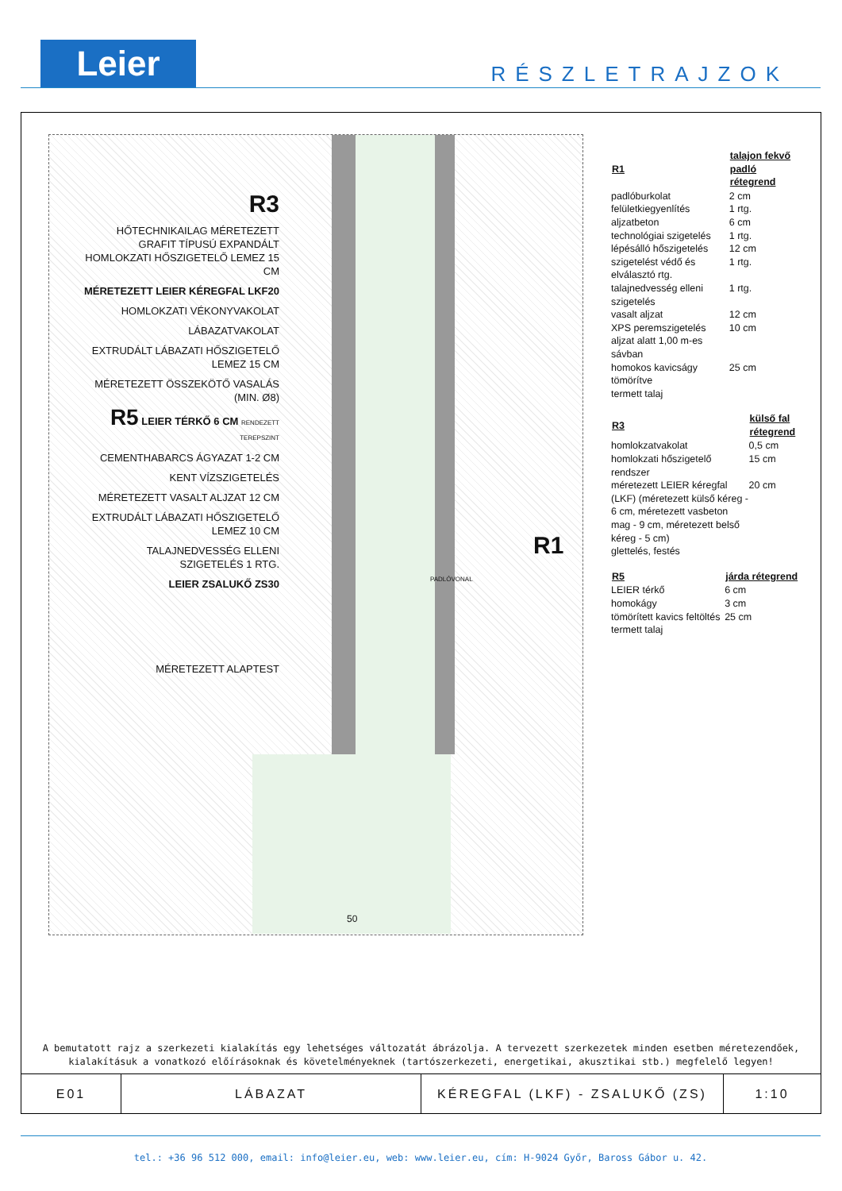Leier RÉSZLETRAJZOK
R3
HŐTECHNIKAILAG MÉRETEZETT GRAFIT TÍPUSÚ EXPANDÁLT HOMLOKZATI HŐSZIGETELŐ LEMEZ 15 CM
MÉRETEZETT LEIER KÉREGFAL LKF20
HOMLOKZATI VÉKONYVAKOLAT
LÁBAZATVAKOLAT
EXTRUDÁLT LÁBAZATI HŐSZIGETELŐ LEMEZ 15 CM
MÉRETEZETT ÖSSZEKÖTŐ VASALÁS (MIN. Ø8)
R5 LEIER TÉRKŐ 6 CM RENDEZETT TEREPSZINT
CEMENTHABARCS ÁGYAZAT 1-2 CM
KENT VÍZSZIGETELÉS
MÉRETEZETT VASALT ALJZAT 12 CM
EXTRUDÁLT LÁBAZATI HŐSZIGETELŐ LEMEZ 10 CM
TALAJNEDVESSÉG ELLENI SZIGETELÉS 1 RTG.
LEIER ZSALUKŐ ZS30
MÉRETEZETT ALAPTEST
R1
PADLÓVONAL
50
| R1 | talajon fekvő padló rétegrend |
| --- | --- |
| padlóburkolat | 2 cm |
| felületkiegyenlítés | 1 rtg. |
| aljzatbeton | 6 cm |
| technológiai szigetelés | 1 rtg. |
| lépésálló hőszigetelés | 12 cm |
| szigetelést védő és elválasztó rtg. | 1 rtg. |
| talajnedvesség elleni szigetelés | 1 rtg. |
| vasalt aljzat | 12 cm |
| XPS peremszigetelés aljzat alatt 1,00 m-es sávban | 10 cm |
| homokos kavicságy tömörítve | 25 cm |
| termett talaj | |
| R3 | külső fal rétegrend |
| --- | --- |
| homlokzatvakolat | 0,5 cm |
| homlokzati hőszigetelő rendszer | 15 cm |
| méretezett LEIER kéregfal (LKF) (méretezett külső kéreg - 6 cm, méretezett vasbeton mag - 9 cm, méretezett belső kéreg - 5 cm) | 20 cm |
| glettelés, festés | |
| R5 | járda rétegrend |
| --- | --- |
| LEIER térkő | 6 cm |
| homokágy | 3 cm |
| tömörített kavics feltöltés | 25 cm |
| termett talaj | |
A bemutatott rajz a szerkezeti kialakítás egy lehetséges változatát ábrázolja. A tervezett szerkezetek minden esetben méretezendőek,
kialakításuk a vonatkozó előírásoknak és követelményeknek (tartószerkezeti, energetikai, akusztikai stb.) megfelelő legyen!
| E01 | LÁBAZAT | KÉREGFAL (LKF) - ZSALUKŐ (ZS) | 1:10 |
tel.: +36 96 512 000, email: info@leier.eu, web: www.leier.eu, cím: H-9024 Győr, Baross Gábor u. 42.